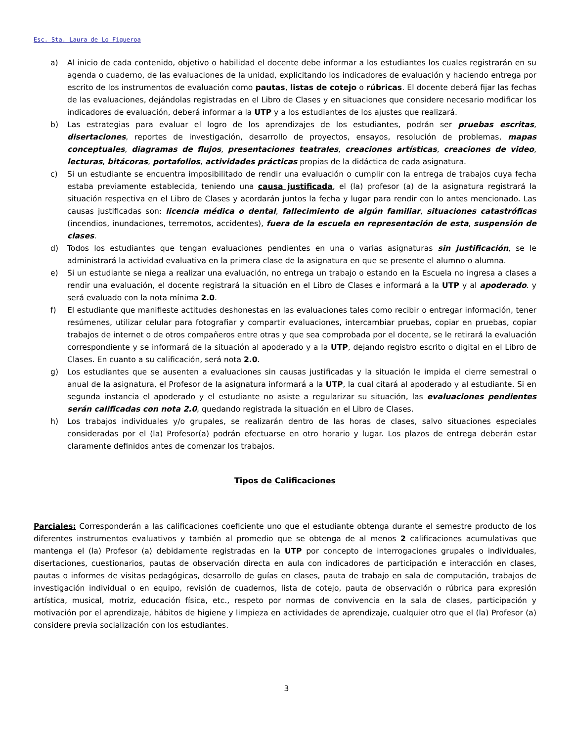Esc. Sta. Laura de Lo Figueroa
a) Al inicio de cada contenido, objetivo o habilidad el docente debe informar a los estudiantes los cuales registrarán en su agenda o cuaderno, de las evaluaciones de la unidad, explicitando los indicadores de evaluación y haciendo entrega por escrito de los instrumentos de evaluación como pautas, listas de cotejo o rúbricas. El docente deberá fijar las fechas de las evaluaciones, dejándolas registradas en el Libro de Clases y en situaciones que considere necesario modificar los indicadores de evaluación, deberá informar a la UTP y a los estudiantes de los ajustes que realizará.
b) Las estrategias para evaluar el logro de los aprendizajes de los estudiantes, podrán ser pruebas escritas, disertaciones, reportes de investigación, desarrollo de proyectos, ensayos, resolución de problemas, mapas conceptuales, diagramas de flujos, presentaciones teatrales, creaciones artísticas, creaciones de video, lecturas, bitácoras, portafolios, actividades prácticas propias de la didáctica de cada asignatura.
c) Si un estudiante se encuentra imposibilitado de rendir una evaluación o cumplir con la entrega de trabajos cuya fecha estaba previamente establecida, teniendo una causa justificada, el (la) profesor (a) de la asignatura registrará la situación respectiva en el Libro de Clases y acordarán juntos la fecha y lugar para rendir con lo antes mencionado. Las causas justificadas son: licencia médica o dental, fallecimiento de algún familiar, situaciones catastróficas (incendios, inundaciones, terremotos, accidentes), fuera de la escuela en representación de esta, suspensión de clases.
d) Todos los estudiantes que tengan evaluaciones pendientes en una o varias asignaturas sin justificación, se le administrará la actividad evaluativa en la primera clase de la asignatura en que se presente el alumno o alumna.
e) Si un estudiante se niega a realizar una evaluación, no entrega un trabajo o estando en la Escuela no ingresa a clases a rendir una evaluación, el docente registrará la situación en el Libro de Clases e informará a la UTP y al apoderado. y será evaluado con la nota mínima 2.0.
f) El estudiante que manifieste actitudes deshonestas en las evaluaciones tales como recibir o entregar información, tener resúmenes, utilizar celular para fotografiar y compartir evaluaciones, intercambiar pruebas, copiar en pruebas, copiar trabajos de internet o de otros compañeros entre otras y que sea comprobada por el docente, se le retirará la evaluación correspondiente y se informará de la situación al apoderado y a la UTP, dejando registro escrito o digital en el Libro de Clases. En cuanto a su calificación, será nota 2.0.
g) Los estudiantes que se ausenten a evaluaciones sin causas justificadas y la situación le impida el cierre semestral o anual de la asignatura, el Profesor de la asignatura informará a la UTP, la cual citará al apoderado y al estudiante. Si en segunda instancia el apoderado y el estudiante no asiste a regularizar su situación, las evaluaciones pendientes serán calificadas con nota 2.0, quedando registrada la situación en el Libro de Clases.
h) Los trabajos individuales y/o grupales, se realizarán dentro de las horas de clases, salvo situaciones especiales consideradas por el (la) Profesor(a) podrán efectuarse en otro horario y lugar. Los plazos de entrega deberán estar claramente definidos antes de comenzar los trabajos.
Tipos de Calificaciones
Parciales: Corresponderán a las calificaciones coeficiente uno que el estudiante obtenga durante el semestre producto de los diferentes instrumentos evaluativos y también al promedio que se obtenga de al menos 2 calificaciones acumulativas que mantenga el (la) Profesor (a) debidamente registradas en la UTP por concepto de interrogaciones grupales o individuales, disertaciones, cuestionarios, pautas de observación directa en aula con indicadores de participación e interacción en clases, pautas o informes de visitas pedagógicas, desarrollo de guías en clases, pauta de trabajo en sala de computación, trabajos de investigación individual o en equipo, revisión de cuadernos, lista de cotejo, pauta de observación o rúbrica para expresión artística, musical, motriz, educación física, etc., respeto por normas de convivencia en la sala de clases, participación y motivación por el aprendizaje, hábitos de higiene y limpieza en actividades de aprendizaje, cualquier otro que el (la) Profesor (a) considere previa socialización con los estudiantes.
3